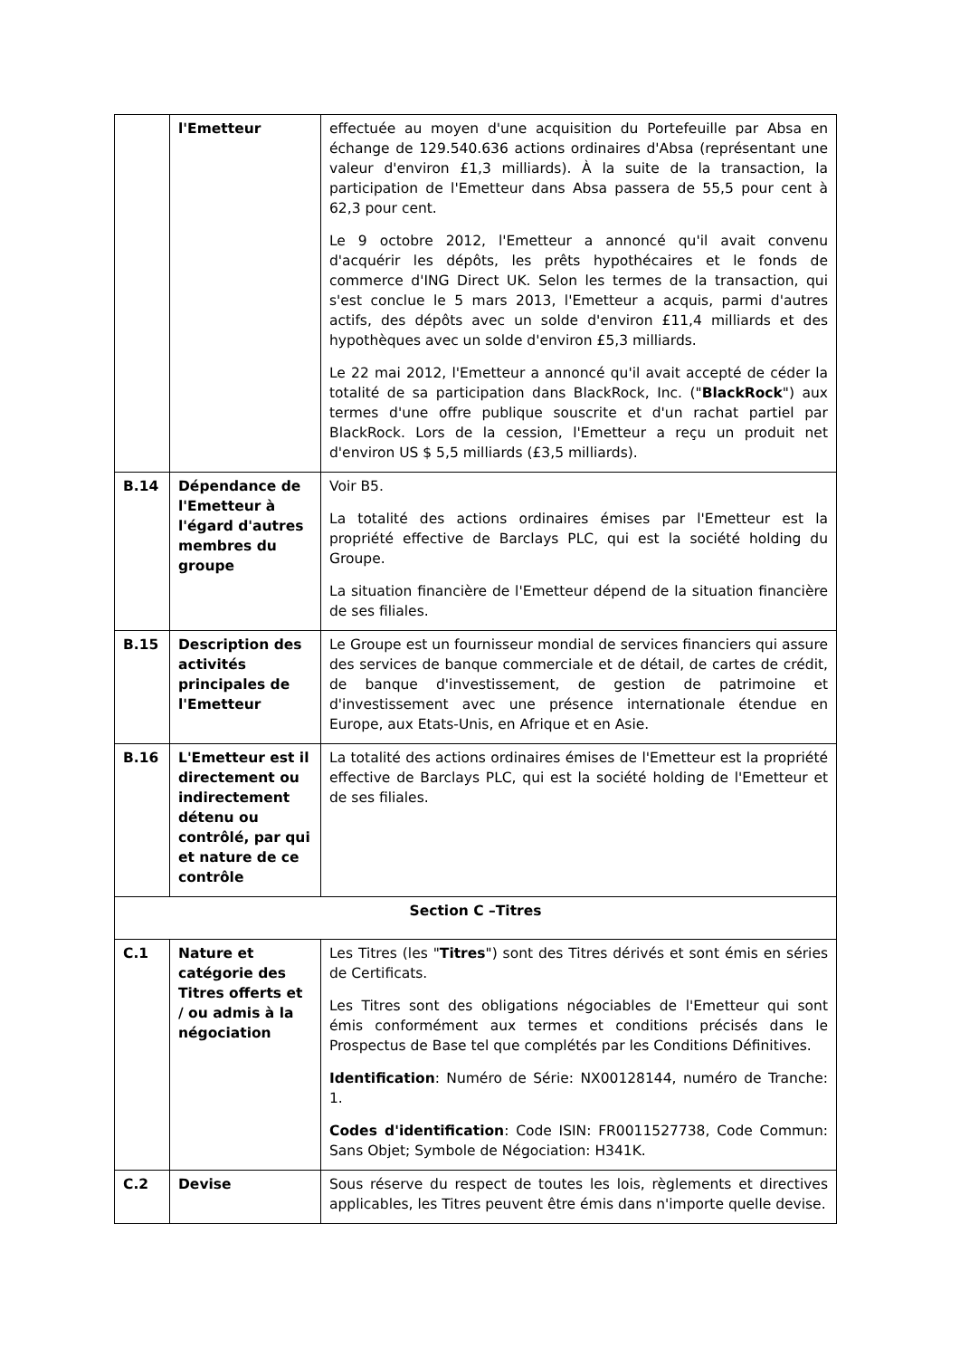| | l'Emetteur | effectuée au moyen d'une acquisition du Portefeuille par Absa en échange de 129.540.636 actions ordinaires d'Absa (représentant une valeur d'environ £1,3 milliards). À la suite de la transaction, la participation de l'Emetteur dans Absa passera de 55,5 pour cent à 62,3 pour cent. Le 9 octobre 2012, l'Emetteur a annoncé qu'il avait convenu d'acquérir les dépôts, les prêts hypothécaires et le fonds de commerce d'ING Direct UK. Selon les termes de la transaction, qui s'est conclue le 5 mars 2013, l'Emetteur a acquis, parmi d'autres actifs, des dépôts avec un solde d'environ £11,4 milliards et des hypothèques avec un solde d'environ £5,3 milliards. Le 22 mai 2012, l'Emetteur a annoncé qu'il avait accepté de céder la totalité de sa participation dans BlackRock, Inc. (" BlackRock ") aux termes d'une offre publique souscrite et d'un rachat partiel par BlackRock. Lors de la cession, l'Emetteur a reçu un produit net d'environ US $ 5,5 milliards (£3,5 milliards). |
| B.14 | Dépendance de l'Emetteur à l'égard d'autres membres du groupe | Voir B5. La totalité des actions ordinaires émises par l'Emetteur est la propriété effective de Barclays PLC, qui est la société holding du Groupe. La situation financière de l'Emetteur dépend de la situation financière de ses filiales. |
| B.15 | Description des activités principales de l'Emetteur | Le Groupe est un fournisseur mondial de services financiers qui assure des services de banque commerciale et de détail, de cartes de crédit, de banque d'investissement, de gestion de patrimoine et d'investissement avec une présence internationale étendue en Europe, aux Etats-Unis, en Afrique et en Asie. |
| B.16 | L'Emetteur est il directement ou indirectement détenu ou contrôlé, par qui et nature de ce contrôle | La totalité des actions ordinaires émises de l'Emetteur est la propriété effective de Barclays PLC, qui est la société holding de l'Emetteur et de ses filiales. |
| Section C –Titres | | |
| C.1 | Nature et catégorie des Titres offerts et / ou admis à la négociation | Les Titres (les " Titres ") sont des Titres dérivés et sont émis en séries de Certificats. Les Titres sont des obligations négociables de l'Emetteur qui sont émis conformément aux termes et conditions précisés dans le Prospectus de Base tel que complétés par les Conditions Définitives. Identification : Numéro de Série: NX00128144, numéro de Tranche: 1. Codes d'identification : Code ISIN: FR0011527738, Code Commun: Sans Objet; Symbole de Négociation: H341K. |
| C.2 | Devise | Sous réserve du respect de toutes les lois, règlements et directives applicables, les Titres peuvent être émis dans n'importe quelle devise. |